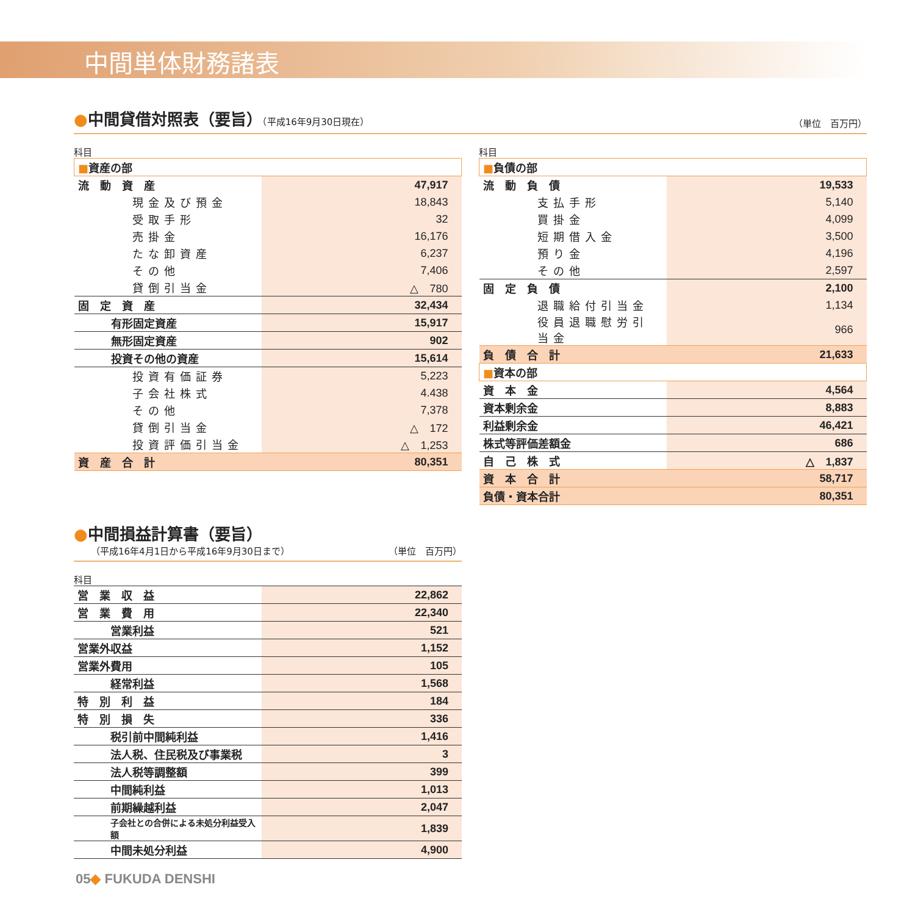中間単体財務諸表
●中間貸借対照表（要旨）（平成16年9月30日現在）
（単位　百万円）
科目
| ■ 資産の部 | |
| 流 動 資 産 | 47,917 |
| 現金及び預金 | 18,843 |
| 受取手形 | 32 |
| 売掛金 | 16,176 |
| たな卸資産 | 6,237 |
| その他 | 7,406 |
| 貸倒引当金 | △ 780 |
| 固 定 資 産 | 32,434 |
| 有形固定資産 | 15,917 |
| 無形固定資産 | 902 |
| 投資その他の資産 | 15,614 |
| 投資有価証券 | 5,223 |
| 子会社株式 | 4.438 |
| その他 | 7,378 |
| 貸倒引当金 | △ 172 |
| 投資評価引当金 | △ 1,253 |
| 資 産 合 計 | 80,351 |
科目
| ■ 負債の部 | |
| 流 動 負 債 | 19,533 |
| 支払手形 | 5,140 |
| 買掛金 | 4,099 |
| 短期借入金 | 3,500 |
| 預り金 | 4,196 |
| その他 | 2,597 |
| 固 定 負 債 | 2,100 |
| 退職給付引当金 | 1,134 |
| 役員退職慰労引当金 | 966 |
| 負 債 合 計 | 21,633 |
| ■ 資本の部 | |
| 資 本 金 | 4,564 |
| 資本剰余金 | 8,883 |
| 利益剰余金 | 46,421 |
| 株式等評価差額金 | 686 |
| 自 己 株 式 | △ 1,837 |
| 資 本 合 計 | 58,717 |
| 負債・資本合計 | 80,351 |
●中間損益計算書（要旨）
（平成16年4月1日から平成16年9月30日まで）
（単位　百万円）
科目
| 営 業 収 益 | 22,862 |
| 営 業 費 用 | 22,340 |
| 営業利益 | 521 |
| 営業外収益 | 1,152 |
| 営業外費用 | 105 |
| 経常利益 | 1,568 |
| 特 別 利 益 | 184 |
| 特 別 損 失 | 336 |
| 税引前中間純利益 | 1,416 |
| 法人税、住民税及び事業税 | 3 |
| 法人税等調整額 | 399 |
| 中間純利益 | 1,013 |
| 前期繰越利益 | 2,047 |
| 子会社との合併による未処分利益受入額 | 1,839 |
| 中間未処分利益 | 4,900 |
05◆ FUKUDA DENSHI